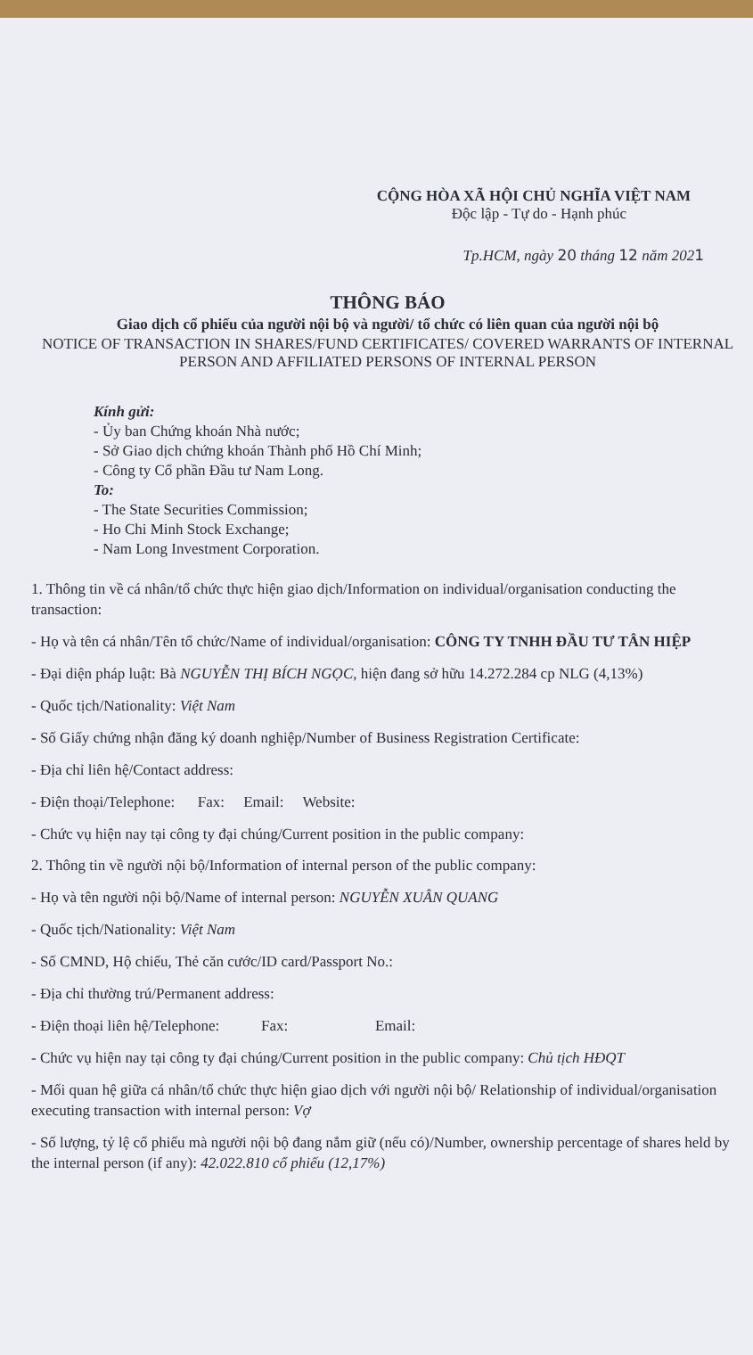CỘNG HÒA XÃ HỘI CHỦ NGHĨA VIỆT NAM
Độc lập - Tự do - Hạnh phúc
Tp.HCM, ngày 20 tháng 12 năm 2021
THÔNG BÁO
Giao dịch cổ phiếu của người nội bộ và người/ tổ chức có liên quan của người nội bộ
NOTICE OF TRANSACTION IN SHARES/FUND CERTIFICATES/ COVERED WARRANTS OF INTERNAL PERSON AND AFFILIATED PERSONS OF INTERNAL PERSON
Kính gửi:
- Ủy ban Chứng khoán Nhà nước;
- Sở Giao dịch chứng khoán Thành phố Hồ Chí Minh;
- Công ty Cổ phần Đầu tư Nam Long.
To:
- The State Securities Commission;
- Ho Chi Minh Stock Exchange;
- Nam Long Investment Corporation.
1. Thông tin về cá nhân/tổ chức thực hiện giao dịch/Information on individual/organisation conducting the transaction:
- Họ và tên cá nhân/Tên tổ chức/Name of individual/organisation: CÔNG TY TNHH ĐẦU TƯ TÂN HIỆP
- Đại diện pháp luật: Bà NGUYỄN THỊ BÍCH NGỌC, hiện đang sở hữu 14.272.284 cp NLG (4,13%)
- Quốc tịch/Nationality: Việt Nam
- Số Giấy chứng nhận đăng ký doanh nghiệp/Number of Business Registration Certificate:
- Địa chỉ liên hệ/Contact address:
- Điện thoại/Telephone: Fax: Email: Website:
- Chức vụ hiện nay tại công ty đại chúng/Current position in the public company:
2. Thông tin về người nội bộ/Information of internal person of the public company:
- Họ và tên người nội bộ/Name of internal person: NGUYỄN XUÂN QUANG
- Quốc tịch/Nationality: Việt Nam
- Số CMND, Hộ chiếu, Thẻ căn cước/ID card/Passport No.:
- Địa chỉ thường trú/Permanent address:
- Điện thoại liên hệ/Telephone: Fax: Email:
- Chức vụ hiện nay tại công ty đại chúng/Current position in the public company: Chủ tịch HĐQT
- Mối quan hệ giữa cá nhân/tổ chức thực hiện giao dịch với người nội bộ/ Relationship of individual/organisation executing transaction with internal person: Vợ
- Số lượng, tỷ lệ cổ phiếu mà người nội bộ đang nắm giữ (nếu có)/Number, ownership percentage of shares held by the internal person (if any): 42.022.810 cổ phiếu (12,17%)